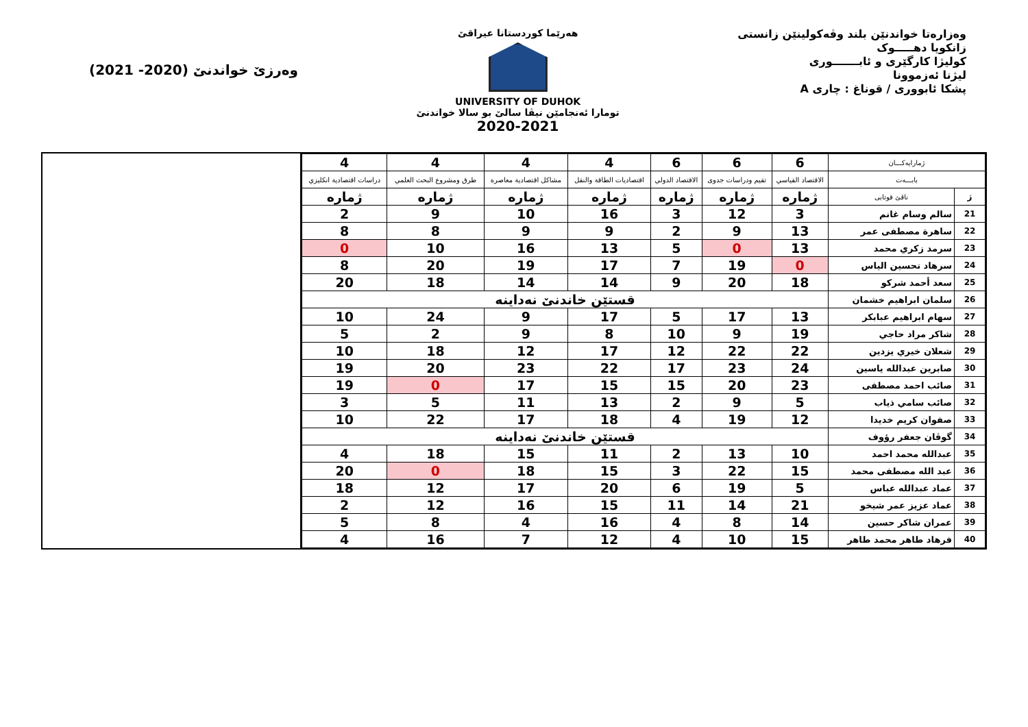وەزارەتا خواندنێن بلند وڤەکولینێن زانستی
زانکویا دهـــــوک
کولیژا کارگێری و ئابـــــــوری
لیژنا ئەزموونا
پشکا ئابووری / قوناغ : چاری A
هەرێما کوردستانا عیراقێ
UNIVERSITY OF DUHOK
تومارا ئەنجامێن نیڤا سالێ بو سالا خواندنێ
2020-2021
وەرزێ خواندنێ (2020- 2021)
| ژمارایەکـــان | | 6 | 6 | 6 | 4 | 4 | 4 | 4 |
| --- | --- | --- | --- | --- | --- | --- | --- | --- |
| بابـــەت | | الاقتصاد القياسي | تقيم ودراسات جدوى | الاقتصاد الدولي | اقتصاديات الطاقة والنقل | مشاكل اقتصادية معاصرة | طرق ومشروع البحث العلمي | دراسات اقتصادية انكليزي |
| ژ | ناڤێ قوتابی | ژماره | ژماره | ژماره | ژماره | ژماره | ژماره | ژماره |
| 21 | سالم وسام غانم | 3 | 12 | 3 | 16 | 10 | 9 | 2 |
| 22 | ساهرة مصطفى عمر | 13 | 9 | 2 | 9 | 9 | 8 | 8 |
| 23 | سرمد زكري محمد | 13 | 0 | 5 | 13 | 16 | 10 | 0 |
| 24 | سرهاد تحسين الياس | 0 | 19 | 7 | 17 | 19 | 20 | 8 |
| 25 | سعد أحمد شركو | 18 | 20 | 9 | 14 | 14 | 18 | 20 |
| 26 | سلمان ابراهيم خشمان | قستێن خاندنێ نەداینه | | | | | | |
| 27 | سهام ابراهيم عبابكر | 13 | 17 | 5 | 17 | 9 | 24 | 10 |
| 28 | شاكر مراد حاجي | 19 | 9 | 10 | 8 | 9 | 2 | 5 |
| 29 | شعلان خيري يزدين | 22 | 22 | 12 | 17 | 12 | 18 | 10 |
| 30 | صابرين عبدالله ياسين | 24 | 23 | 17 | 22 | 23 | 20 | 19 |
| 31 | صائب احمد مصطفى | 23 | 20 | 15 | 15 | 17 | 0 | 19 |
| 32 | صائب سامي ذياب | 5 | 9 | 2 | 13 | 11 | 5 | 3 |
| 33 | صفوان كريم خديدا | 12 | 19 | 4 | 18 | 17 | 22 | 10 |
| 34 | گوڤان جعفر رؤوف | قستێن خاندنێ نەداینه | | | | | | |
| 35 | عبدالله محمد احمد | 10 | 13 | 2 | 11 | 15 | 18 | 4 |
| 36 | عبد الله مصطفى محمد | 15 | 22 | 3 | 15 | 18 | 0 | 20 |
| 37 | عماد عبدالله عباس | 5 | 19 | 6 | 20 | 17 | 12 | 18 |
| 38 | عماد عزيز عمر شيخو | 21 | 14 | 11 | 15 | 16 | 12 | 2 |
| 39 | عمران شاكر حسين | 14 | 8 | 4 | 16 | 4 | 8 | 5 |
| 40 | فرهاد طاهر محمد طاهر | 15 | 10 | 4 | 12 | 7 | 16 | 4 |